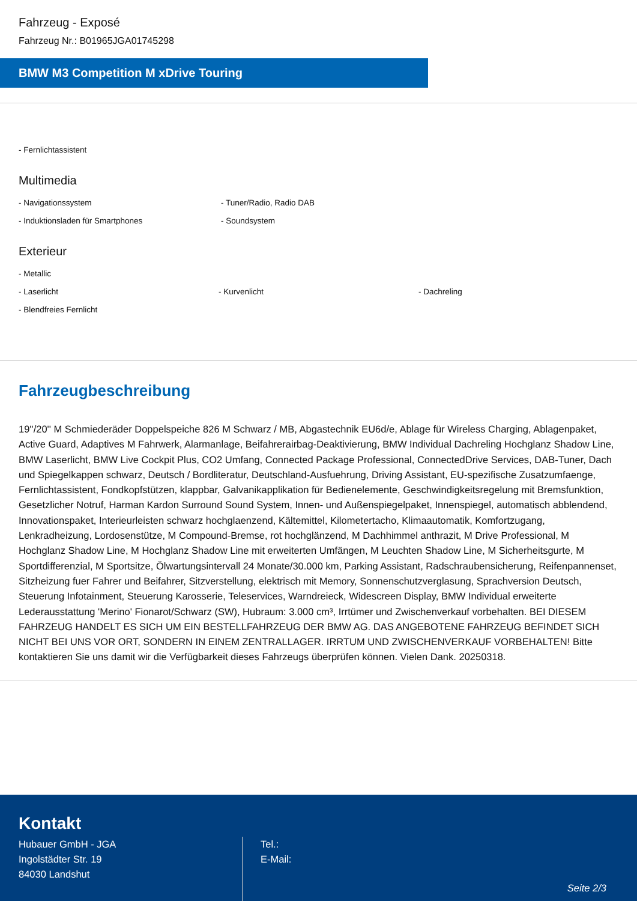Fahrzeug - Exposé
Fahrzeug Nr.: B01965JGA01745298
BMW M3 Competition M xDrive Touring
- Fernlichtassistent
Multimedia
- Navigationssystem - Tuner/Radio, Radio DAB
- Induktionsladen für Smartphones - Soundsystem
Exterieur
- Metallic
- Laserlicht - Kurvenlicht - Dachreling
- Blendfreies Fernlicht
Fahrzeugbeschreibung
19''/20'' M Schmiederäder Doppelspeiche 826 M Schwarz / MB, Abgastechnik EU6d/e, Ablage für Wireless Charging, Ablagenpaket, Active Guard, Adaptives M Fahrwerk, Alarmanlage, Beifahrerairbag-Deaktivierung, BMW Individual Dachreling Hochglanz Shadow Line, BMW Laserlicht, BMW Live Cockpit Plus, CO2 Umfang, Connected Package Professional, ConnectedDrive Services, DAB-Tuner, Dach und Spiegelkappen schwarz, Deutsch / Bordliteratur, Deutschland-Ausfuehrung, Driving Assistant, EU-spezifische Zusatzumfaenge, Fernlichtassistent, Fondkopfstützen, klappbar, Galvanikapplikation für Bedienelemente, Geschwindigkeitsregelung mit Bremsfunktion, Gesetzlicher Notruf, Harman Kardon Surround Sound System, Innen- und Außenspiegelpaket, Innenspiegel, automatisch abblendend, Innovationspaket, Interieurleisten schwarz hochglaenzend, Kältemittel, Kilometertacho, Klimaautomatik, Komfortzugang, Lenkradheizung, Lordosenstütze, M Compound-Bremse, rot hochglänzend, M Dachhimmel anthrazit, M Drive Professional, M Hochglanz Shadow Line, M Hochglanz Shadow Line mit erweiterten Umfängen, M Leuchten Shadow Line, M Sicherheitsgurte, M Sportdifferenzial, M Sportsitze, Ölwartungsintervall 24 Monate/30.000 km, Parking Assistant, Radschraubensicherung, Reifenpannenset, Sitzheizung fuer Fahrer und Beifahrer, Sitzverstellung, elektrisch mit Memory, Sonnenschutzverglasung, Sprachversion Deutsch, Steuerung Infotainment, Steuerung Karosserie, Teleservices, Warndreieck, Widescreen Display, BMW Individual erweiterte Lederausstattung 'Merino' Fionarot/Schwarz (SW), Hubraum: 3.000 cm³, Irrtümer und Zwischenverkauf vorbehalten. BEI DIESEM FAHRZEUG HANDELT ES SICH UM EIN BESTELLFAHRZEUG DER BMW AG. DAS ANGEBOTENE FAHRZEUG BEFINDET SICH NICHT BEI UNS VOR ORT, SONDERN IN EINEM ZENTRALLAGER. IRRTUM UND ZWISCHENVERKAUF VORBEHALTEN! Bitte kontaktieren Sie uns damit wir die Verfügbarkeit dieses Fahrzeugs überprüfen können. Vielen Dank. 20250318.
Kontakt
Hubauer GmbH - JGA
Ingolstädter Str. 19
84030 Landshut
Tel.:
E-Mail:
Seite 2/3